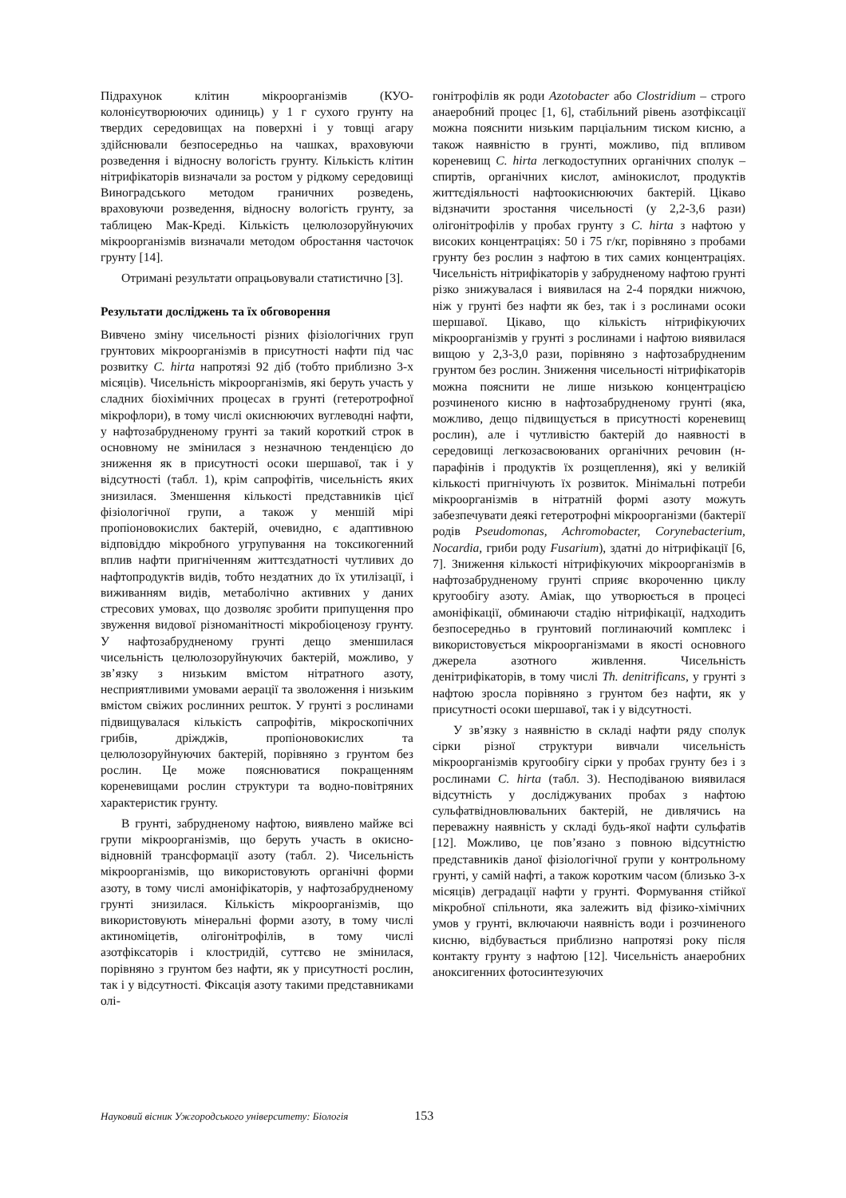Підрахунок клітин мікроорганізмів (КУО-колонієутворюючих одиниць) у 1 г сухого грунту на твердих середовищах на поверхні і у товщі агару здійснювали безпосередньо на чашках, враховуючи розведення і відносну вологість грунту. Кількість клітин нітрифікаторів визначали за ростом у рідкому середовищі Виноградського методом граничних розведень, враховуючи розведення, відносну вологість грунту, за таблицею Мак-Креді. Кількість целюлозоруйнуючих мікроорганізмів визначали методом обростання часточок грунту [14].
Отримані результати опрацьовували статистично [3].
Результати досліджень та їх обговорення
Вивчено зміну чисельності різних фізіологічних груп грунтових мікроорганізмів в присутності нафти під час розвитку C. hirta напротязі 92 діб (тобто приблизно 3-х місяців). Чисельність мікроорганізмів, які беруть участь у сладних біохімічних процесах в грунті (гетеротрофної мікрофлори), в тому числі окиснюючих вуглеводні нафти, у нафтозабрудненому грунті за такий короткий строк в основному не змінилася з незначною тенденцією до зниження як в присутності осоки шершавої, так і у відсутності (табл. 1), крім сапрофітів, чисельність яких знизилася. Зменшення кількості представників цієї фізіологічної групи, а також у меншій мірі пропіоновокислих бактерій, очевидно, є адаптивною відповіддю мікробного угрупування на токсикогенний вплив нафти пригніченням життєздатності чутливих до нафтопродуктів видів, тобто нездатних до їх утилізації, і виживанням видів, метаболічно активних у даних стресових умовах, що дозволяє зробити припущення про звуження видової різноманітності мікробіоценозу грунту. У нафтозабрудненому грунті дещо зменшилася чисельність целюлозоруйнуючих бактерій, можливо, у зв’язку з низьким вмістом нітратного азоту, несприятливими умовами аерації та зволоження і низьким вмістом свіжих рослинних решток. У грунті з рослинами підвищувалася кількість сапрофітів, мікроскопічних грибів, дріжджів, пропіоновокислих та целюлозоруйнуючих бактерій, порівняно з грунтом без рослин. Це може пояснюватися покращенням кореневищами рослин структури та водно-повітряних характеристик грунту.
В грунті, забрудненому нафтою, виявлено майже всі групи мікроорганізмів, що беруть участь в окисно-відновній трансформації азоту (табл. 2). Чисельність мікроорганізмів, що використовують органічні форми азоту, в тому числі амоніфікаторів, у нафтозабрудненому грунті знизилася. Кількість мікроорганізмів, що використовують мінеральні форми азоту, в тому числі актиноміцетів, олігонітрофілів, в тому числі азотфіксаторів і клостридій, суттєво не змінилася, порівняно з грунтом без нафти, як у присутності рослин, так і у відсутності. Фіксація азоту такими представниками олі-
гонітрофілів як роди Azotobacter або Clostridium – строго анаеробний процес [1, 6], стабільний рівень азотфіксації можна пояснити низьким парціальним тиском кисню, а також наявністю в грунті, можливо, під впливом кореневищ C. hirta легкодоступних органічних сполук – спиртів, органічних кислот, амінокислот, продуктів життєдіяльності нафтоокиснюючих бактерій. Цікаво відзначити зростання чисельності (у 2,2-3,6 рази) олігонітрофілів у пробах грунту з C. hirta з нафтою у високих концентраціях: 50 і 75 г/кг, порівняно з пробами грунту без рослин з нафтою в тих самих концентраціях. Чисельність нітрифікаторів у забрудненому нафтою грунті різко знижувалася і виявилася на 2-4 порядки нижчою, ніж у грунті без нафти як без, так і з рослинами осоки шершавої. Цікаво, що кількість нітрифікуючих мікроорганізмів у грунті з рослинами і нафтою виявилася вищою у 2,3-3,0 рази, порівняно з нафтозабрудненим грунтом без рослин. Зниження чисельності нітрифікаторів можна пояснити не лише низькою концентрацією розчиненого кисню в нафтозабрудненому грунті (яка, можливо, дещо підвищується в присутності кореневищ рослин), але і чутливістю бактерій до наявності в середовищі легкозасвоюваних органічних речовин (н-парафінів і продуктів їх розщеплення), які у великій кількості пригнічують їх розвиток. Мінімальні потреби мікроорганізмів в нітратній формі азоту можуть забезпечувати деякі гетеротрофні мікроорганізми (бактерії родів Pseudomonas, Achromobacter, Corynebacterium, Nocardia, гриби роду Fusarium), здатні до нітрифікації [6, 7]. Зниження кількості нітрифікуючих мікроорганізмів в нафтозабрудненому грунті сприяє вкороченню циклу кругообігу азоту. Аміак, що утворюється в процесі амоніфікації, обминаючи стадію нітрифікації, надходить безпосередньо в грунтовий поглинаючий комплекс і використовується мікроорганізмами в якості основного джерела азотного живлення. Чисельність денітрифікаторів, в тому числі Th. denitrificans, у грунті з нафтою зросла порівняно з грунтом без нафти, як у присутності осоки шершавої, так і у відсутності.
У зв’язку з наявністю в складі нафти ряду сполук сірки різної структури вивчали чисельність мікроорганізмів кругообігу сірки у пробах грунту без і з рослинами C. hirta (табл. 3). Несподіваною виявилася відсутність у досліджуваних пробах з нафтою сульфатвідновлювальних бактерій, не дивлячись на переважну наявність у складі будь-якої нафти сульфатів [12]. Можливо, це пов’язано з повною відсутністю представників даної фізіологічної групи у контрольному грунті, у самій нафті, а також коротким часом (близько 3-х місяців) деградації нафти у грунті. Формування стійкої мікробної спільноти, яка залежить від фізико-хімічних умов у грунті, включаючи наявність води і розчиненого кисню, відбувається приблизно напротязі року після контакту грунту з нафтою [12]. Чисельність анаеробних аноксигенних фотосинтезуючих
Науковий вісник Ужгородського університету: Біологія 153